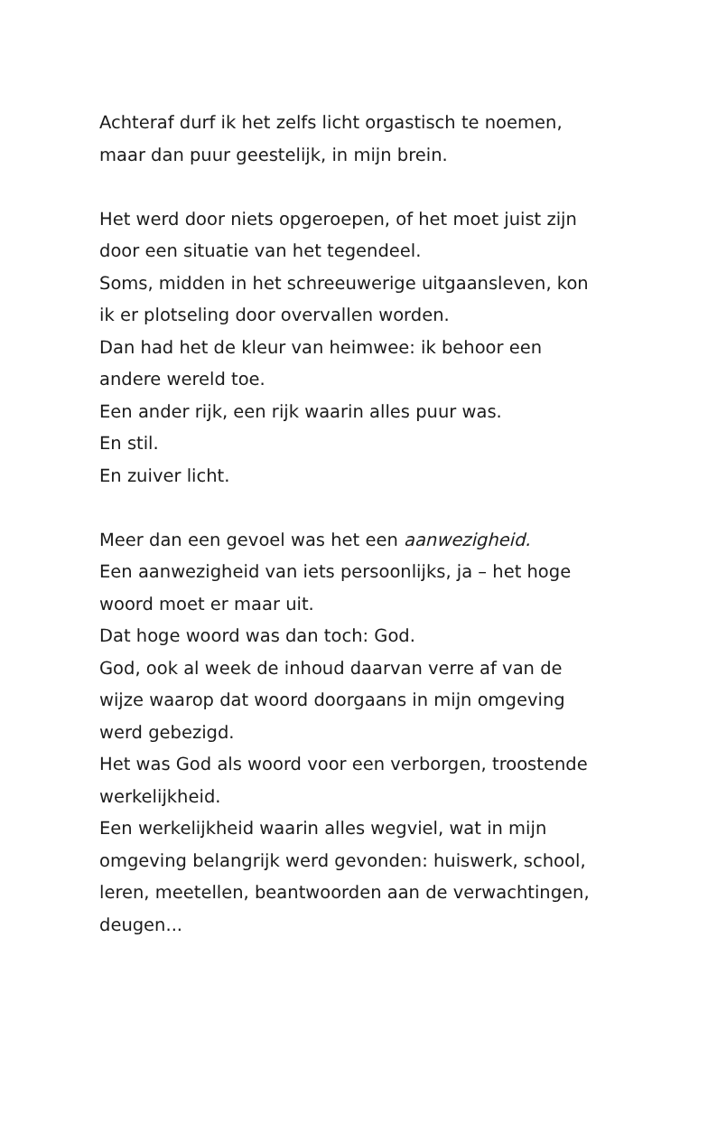Achteraf durf ik het zelfs licht orgastisch te noemen,
maar dan puur geestelijk, in mijn brein.
Het werd door niets opgeroepen, of het moet juist zijn
door een situatie van het tegendeel.
Soms, midden in het schreeuwerige uitgaansleven, kon
ik er plotseling door overvallen worden.
Dan had het de kleur van heimwee: ik behoor een
andere wereld toe.
Een ander rijk, een rijk waarin alles puur was.
En stil.
En zuiver licht.
Meer dan een gevoel was het een aanwezigheid.
Een aanwezigheid van iets persoonlijks, ja – het hoge
woord moet er maar uit.
Dat hoge woord was dan toch: God.
God, ook al week de inhoud daarvan verre af van de
wijze waarop dat woord doorgaans in mijn omgeving
werd gebezigd.
Het was God als woord voor een verborgen, troostende
werkelijkheid.
Een werkelijkheid waarin alles wegviel, wat in mijn
omgeving belangrijk werd gevonden: huiswerk, school,
leren, meetellen, beantwoorden aan de verwachtingen,
deugen...